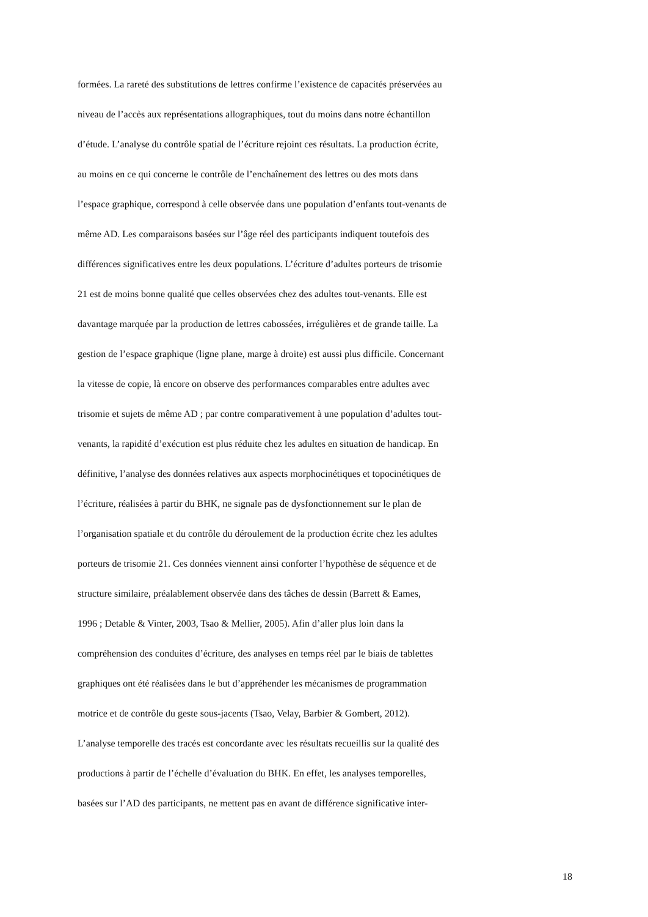formées. La rareté des substitutions de lettres confirme l’existence de capacités préservées au
niveau de l’accès aux représentations allographiques, tout du moins dans notre échantillon
d’étude. L’analyse du contrôle spatial de l’écriture rejoint ces résultats. La production écrite,
au moins en ce qui concerne le contrôle de l’enchaînement des lettres ou des mots dans
l’espace graphique, correspond à celle observée dans une population d’enfants tout-venants de
même AD. Les comparaisons basées sur l’âge réel des participants indiquent toutefois des
différences significatives entre les deux populations. L’écriture d’adultes porteurs de trisomie
21 est de moins bonne qualité que celles observées chez des adultes tout-venants. Elle est
davantage marquée par la production de lettres cabossées, irrégulières et de grande taille. La
gestion de l’espace graphique (ligne plane, marge à droite) est aussi plus difficile. Concernant
la vitesse de copie, là encore on observe des performances comparables entre adultes avec
trisomie et sujets de même AD ; par contre comparativement à une population d’adultes tout-
venants, la rapidité d’exécution est plus réduite chez les adultes en situation de handicap. En
définitive, l’analyse des données relatives aux aspects morphocinétiques et topocinétiques de
l’écriture, réalisées à partir du BHK, ne signale pas de dysfonctionnement sur le plan de
l’organisation spatiale et du contrôle du déroulement de la production écrite chez les adultes
porteurs de trisomie 21. Ces données viennent ainsi conforter l’hypothèse de séquence et de
structure similaire, préalablement observée dans des tâches de dessin (Barrett & Eames,
1996 ; Detable & Vinter, 2003, Tsao & Mellier, 2005). Afin d’aller plus loin dans la
compréhension des conduites d’écriture, des analyses en temps réel par le biais de tablettes
graphiques ont été réalisées dans le but d’appréhender les mécanismes de programmation
motrice et de contrôle du geste sous-jacents (Tsao, Velay, Barbier & Gombert, 2012).
L’analyse temporelle des tracés est concordante avec les résultats recueillis sur la qualité des
productions à partir de l’échelle d’évaluation du BHK. En effet, les analyses temporelles,
basées sur l’AD des participants, ne mettent pas en avant de différence significative inter-
18